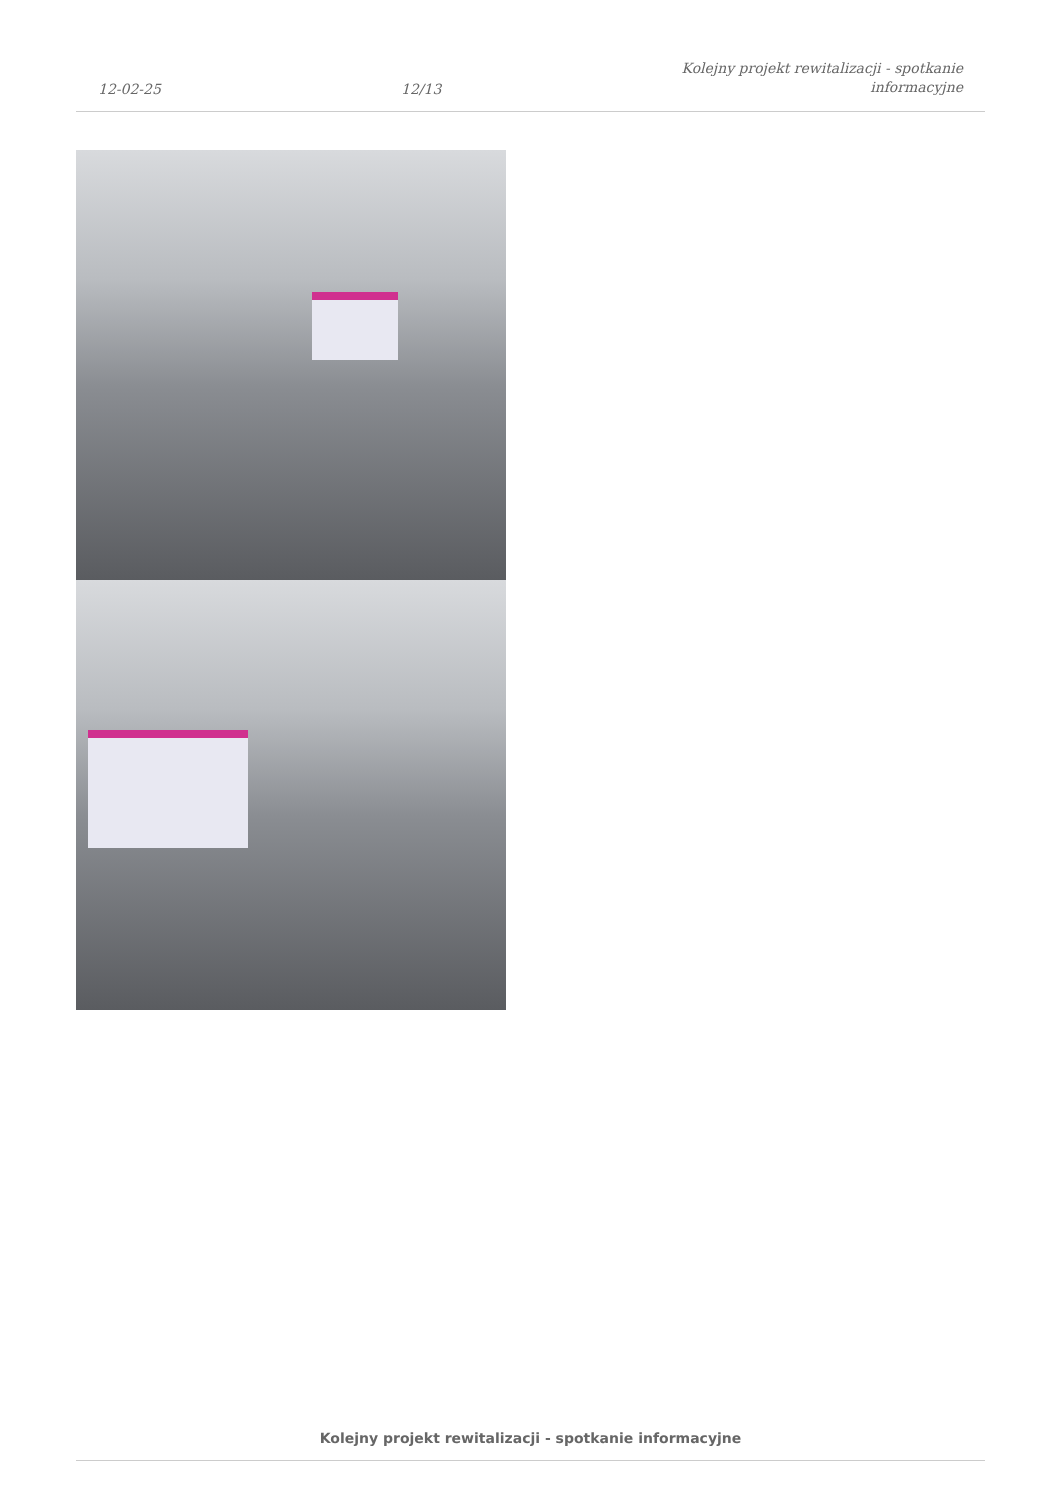12-02-25 12/13 Kolejny projekt rewitalizacji - spotkanie
informacyjne
Kolejny projekt rewitalizacji - spotkanie informacyjne